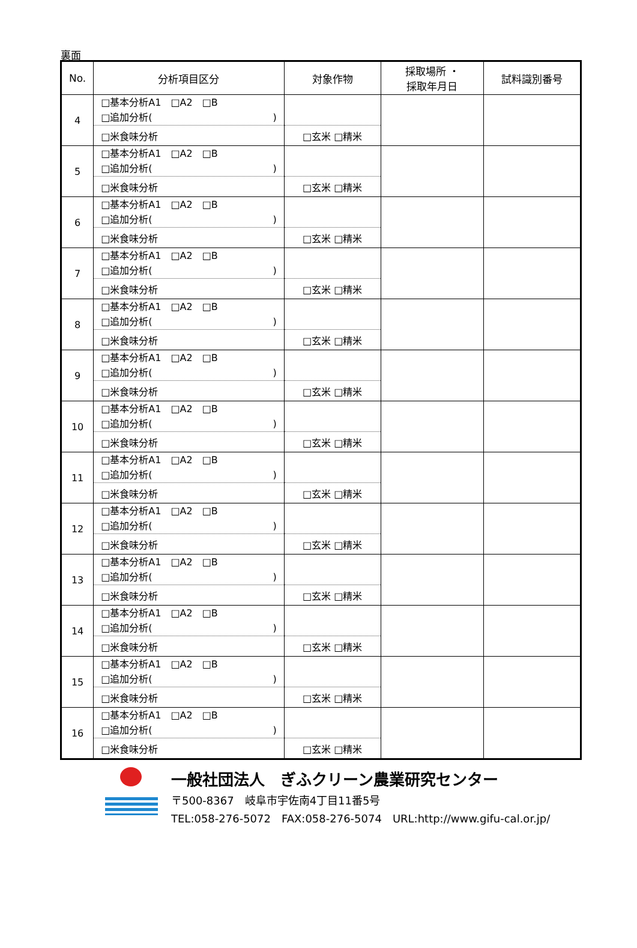裏面
| No. | 分析項目区分 | 対象作物 | 採取場所 ・ 採取年月日 | 試料識別番号 |
| --- | --- | --- | --- | --- |
| 4 | □基本分析A1 □A2 □B □追加分析( ) | | | |
| | □米食味分析 | □玄米 □精米 | | |
| 5 | □基本分析A1 □A2 □B □追加分析( ) | | | |
| | □米食味分析 | □玄米 □精米 | | |
| 6 | □基本分析A1 □A2 □B □追加分析( ) | | | |
| | □米食味分析 | □玄米 □精米 | | |
| 7 | □基本分析A1 □A2 □B □追加分析( ) | | | |
| | □米食味分析 | □玄米 □精米 | | |
| 8 | □基本分析A1 □A2 □B □追加分析( ) | | | |
| | □米食味分析 | □玄米 □精米 | | |
| 9 | □基本分析A1 □A2 □B □追加分析( ) | | | |
| | □米食味分析 | □玄米 □精米 | | |
| 10 | □基本分析A1 □A2 □B □追加分析( ) | | | |
| | □米食味分析 | □玄米 □精米 | | |
| 11 | □基本分析A1 □A2 □B □追加分析( ) | | | |
| | □米食味分析 | □玄米 □精米 | | |
| 12 | □基本分析A1 □A2 □B □追加分析( ) | | | |
| | □米食味分析 | □玄米 □精米 | | |
| 13 | □基本分析A1 □A2 □B □追加分析( ) | | | |
| | □米食味分析 | □玄米 □精米 | | |
| 14 | □基本分析A1 □A2 □B □追加分析( ) | | | |
| | □米食味分析 | □玄米 □精米 | | |
| 15 | □基本分析A1 □A2 □B □追加分析( ) | | | |
| | □米食味分析 | □玄米 □精米 | | |
| 16 | □基本分析A1 □A2 □B □追加分析( ) | | | |
| | □米食味分析 | □玄米 □精米 | | |
一般社団法人　ぎふクリーン農業研究センター
〒500-8367　岐阜市宇佐南4丁目11番5号
TEL:058-276-5072　FAX:058-276-5074　URL:http://www.gifu-cal.or.jp/